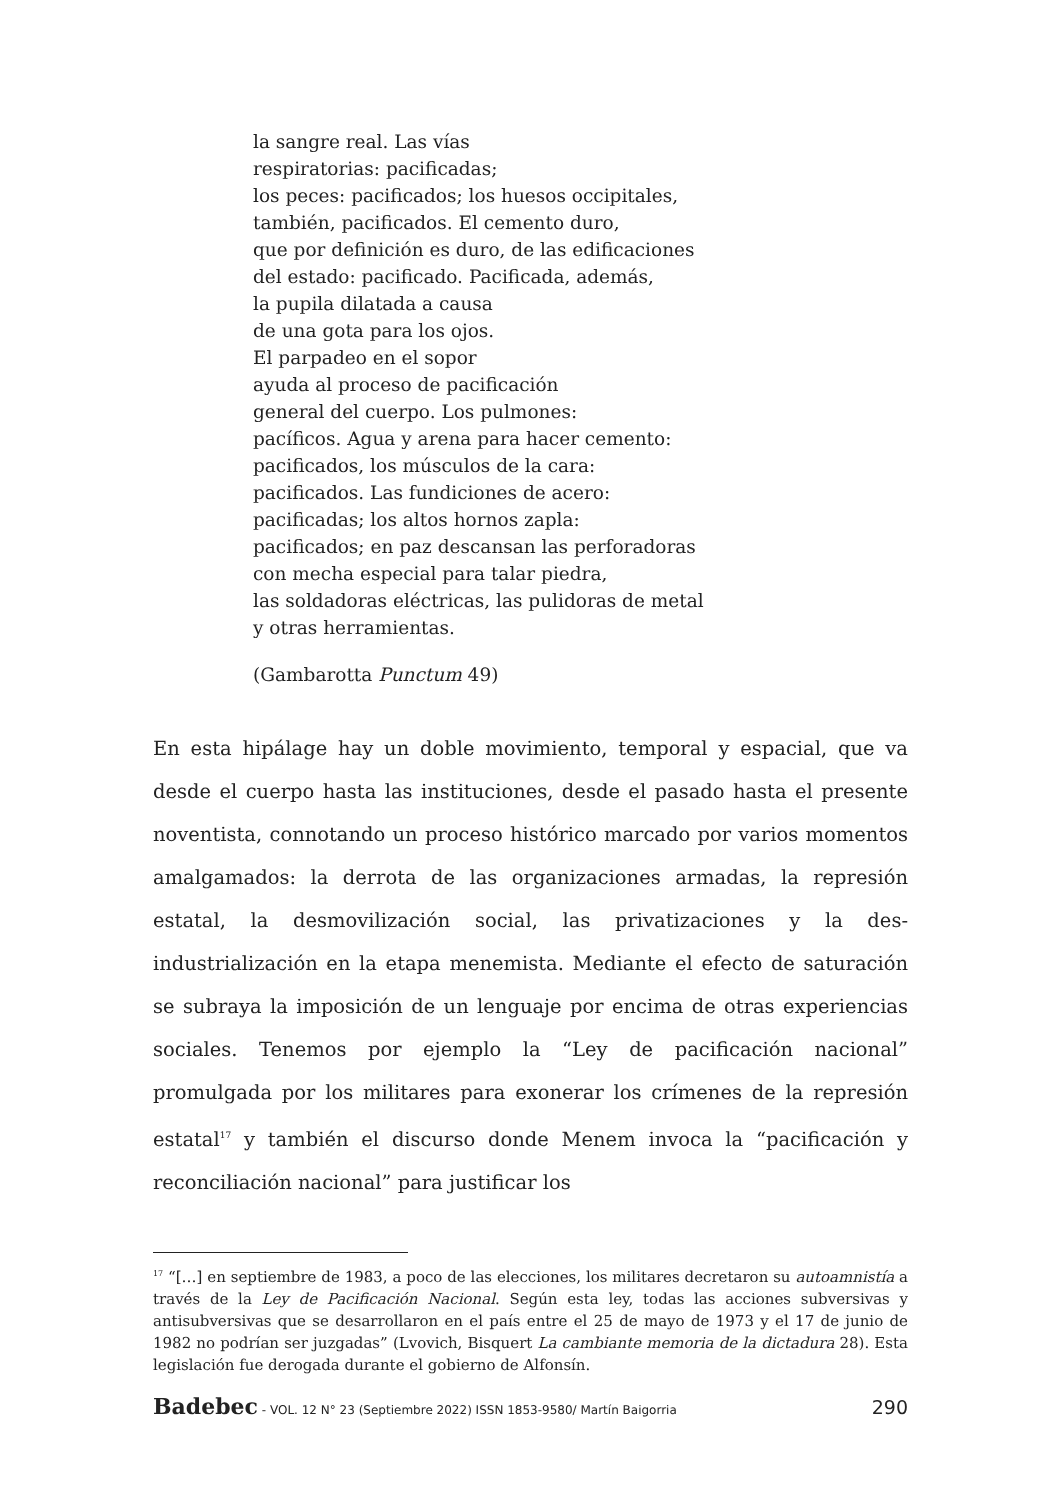la sangre real. Las vías
respiratorias: pacificadas;
los peces: pacificados; los huesos occipitales,
también, pacificados. El cemento duro,
que por definición es duro, de las edificaciones
del estado: pacificado. Pacificada, además,
la pupila dilatada a causa
de una gota para los ojos.
El parpadeo en el sopor
ayuda al proceso de pacificación
general del cuerpo. Los pulmones:
pacíficos. Agua y arena para hacer cemento:
pacificados, los músculos de la cara:
pacificados. Las fundiciones de acero:
pacificadas; los altos hornos zapla:
pacificados; en paz descansan las perforadoras
con mecha especial para talar piedra,
las soldadoras eléctricas, las pulidoras de metal
y otras herramientas.
(Gambarotta Punctum 49)
En esta hipálage hay un doble movimiento, temporal y espacial, que va desde el cuerpo hasta las instituciones, desde el pasado hasta el presente noventista, connotando un proceso histórico marcado por varios momentos amalgamados: la derrota de las organizaciones armadas, la represión estatal, la desmovilización social, las privatizaciones y la des-industrialización en la etapa menemista. Mediante el efecto de saturación se subraya la imposición de un lenguaje por encima de otras experiencias sociales. Tenemos por ejemplo la “Ley de pacificación nacional” promulgada por los militares para exonerar los crímenes de la represión estatal<sup>17</sup> y también el discurso donde Menem invoca la “pacificación y reconciliación nacional” para justificar los
<sup>17</sup> “[…] en septiembre de 1983, a poco de las elecciones, los militares decretaron su autoamnistía a través de la Ley de Pacificación Nacional. Según esta ley, todas las acciones subversivas y antisubversivas que se desarrollaron en el país entre el 25 de mayo de 1973 y el 17 de junio de 1982 no podrían ser juzgadas” (Lvovich, Bisquert La cambiante memoria de la dictadura 28). Esta legislación fue derogada durante el gobierno de Alfonsín.
Badebec - VOL. 12 N° 23 (Septiembre 2022) ISSN 1853-9580/ Martín Baigorria 290